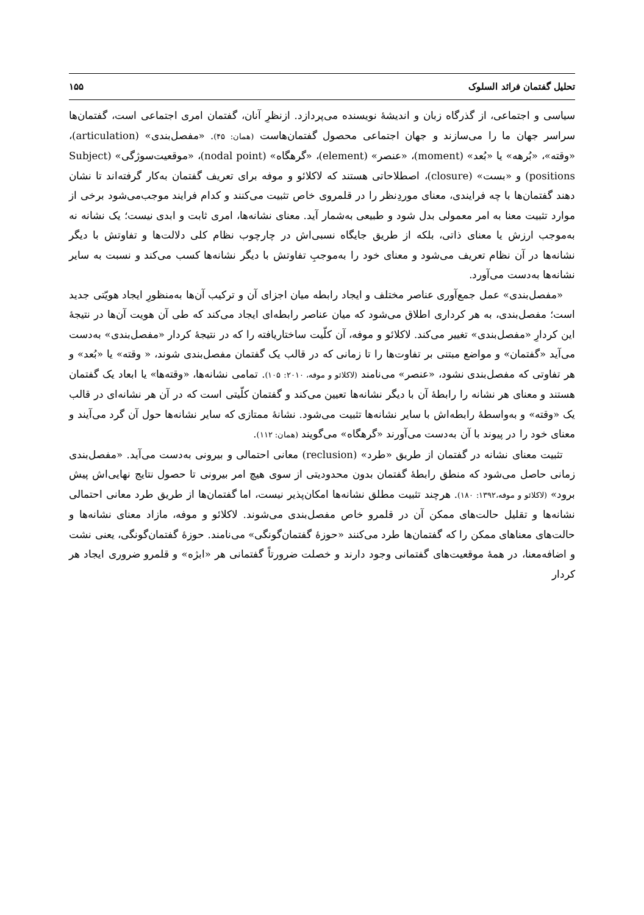تحلیل گفتمان فرائد السلوک ۱۵۵
سیاسی و اجتماعی، از گذرگاه زبان و اندیشهٔ نویسنده می‌پردازد. ازنظرِ آنان، گفتمان امری اجتماعی است، گفتمان‌ها سراسر جهان ما را می‌سازند و جهان اجتماعی محصول گفتمان‌هاست (همان: ۴۵). «مفصل‌بندی» (articulation)، «وقته»، «بُرهه» یا «بُعد» (moment)، «عنصر» (element)، «گرهگاه» (nodal point)، «موقعیت‌سوژگی» (Subject positions) و «بست» (closure)، اصطلاحاتی هستند که لاکلائو و موفه برای تعریف گفتمان به‌کار گرفته‌اند تا نشان دهند گفتمان‌ها با چه فرایندی، معنای موردِنظر را در قلمروی خاص تثبیت می‌کنند و کدام فرایند موجب‌می‌شود برخی از موارد تثبیت معنا به امر معمولی بدل شود و طبیعی به‌شمار آید. معنای نشانه‌ها، امری ثابت و ابدی نیست؛ یک نشانه نه به‌موجب ارزش یا معنای ذاتی، بلکه از طریق جایگاه نسبی‌اش در چارچوب نظام کلی دلالت‌ها و تفاوتش با دیگر نشانه‌ها در آن نظام تعریف می‌شود و معنای خود را به‌موجبِ تفاوتش با دیگر نشانه‌ها کسب می‌کند و نسبت به سایر نشانه‌ها به‌دست می‌آورد.
«مفصل‌بندی» عمل جمع‌آوری عناصر مختلف و ایجاد رابطه میان اجزای آن و ترکیب آن‌ها به‌منظورِ ایجاد هویّتی جدید است؛ مفصل‌بندی، به هر کرداری اطلاق می‌شود که میان عناصر رابطه‌ای ایجاد می‌کند که طی آن هویت آن‌ها در نتیجهٔ این کردارِ «مفصل‌بندی» تغییر می‌کند. لاکلائو و موفه، آن کلّیت ساختاریافته را که در نتیجهٔ کردار «مفصل‌بندی» به‌دست می‌آید «گفتمان» و مواضع مبتنی بر تفاوت‌ها را تا زمانی که در قالب یک گفتمان مفصل‌بندی شوند، « وقته» یا «بُعد» و هر تفاوتی که مفصل‌بندی نشود، «عنصر» می‌نامند (لاکلائو و موفه، ۲۰۱۰: ۱۰۵). تمامی نشانه‌ها، «وقته‌ها» یا ابعاد یک گفتمان هستند و معنای هر نشانه را رابطهٔ آن با دیگر نشانه‌ها تعیین می‌کند و گفتمان کلّیتی است که در آن هر نشانه‌ای در قالب یک «وقته» و به‌واسطهٔ رابطه‌اش با سایر نشانه‌ها تثبیت می‌شود. نشانهٔ ممتازی که سایر نشانه‌ها حول آن گرد می‌آیند و معنای خود را در پیوند با آن به‌دست می‌آورند «گرهگاه» می‌گویند (همان: ۱۱۲).
تثبیت معنای نشانه در گفتمان از طریق «طرد» (reclusion) معانی احتمالی و بیرونی به‌دست می‌آید. «مفصل‌بندی زمانی حاصل می‌شود که منطق رابطهٔ گفتمان بدون محدودیتی از سوی هیچ امر بیرونی تا حصول نتایج نهایی‌اش پیش برود» (لاکلائو و موفه،۱۳۹۲: ۱۸۰). هرچند تثبیت مطلق نشانه‌ها امکان‌پذیر نیست، اما گفتمان‌ها از طریق طرد معانی احتمالی نشانه‌ها و تقلیل حالت‌های ممکن آن در قلمرو خاص مفصل‌بندی می‌شوند. لاکلائو و موفه، مازاد معنای نشانه‌ها و حالت‌های معناهای ممکن را که گفتمان‌ها طرد می‌کنند «حوزهٔ گفتمان‌گونگی» می‌نامند. حوزهٔ گفتمان‌گونگی، یعنی نشت و اضافه‌معنا، در همهٔ موقعیت‌های گفتمانی وجود دارند و خصلت ضرورتاً گفتمانی هر «ابژه» و قلمرو ضروری ایجاد هر کردار